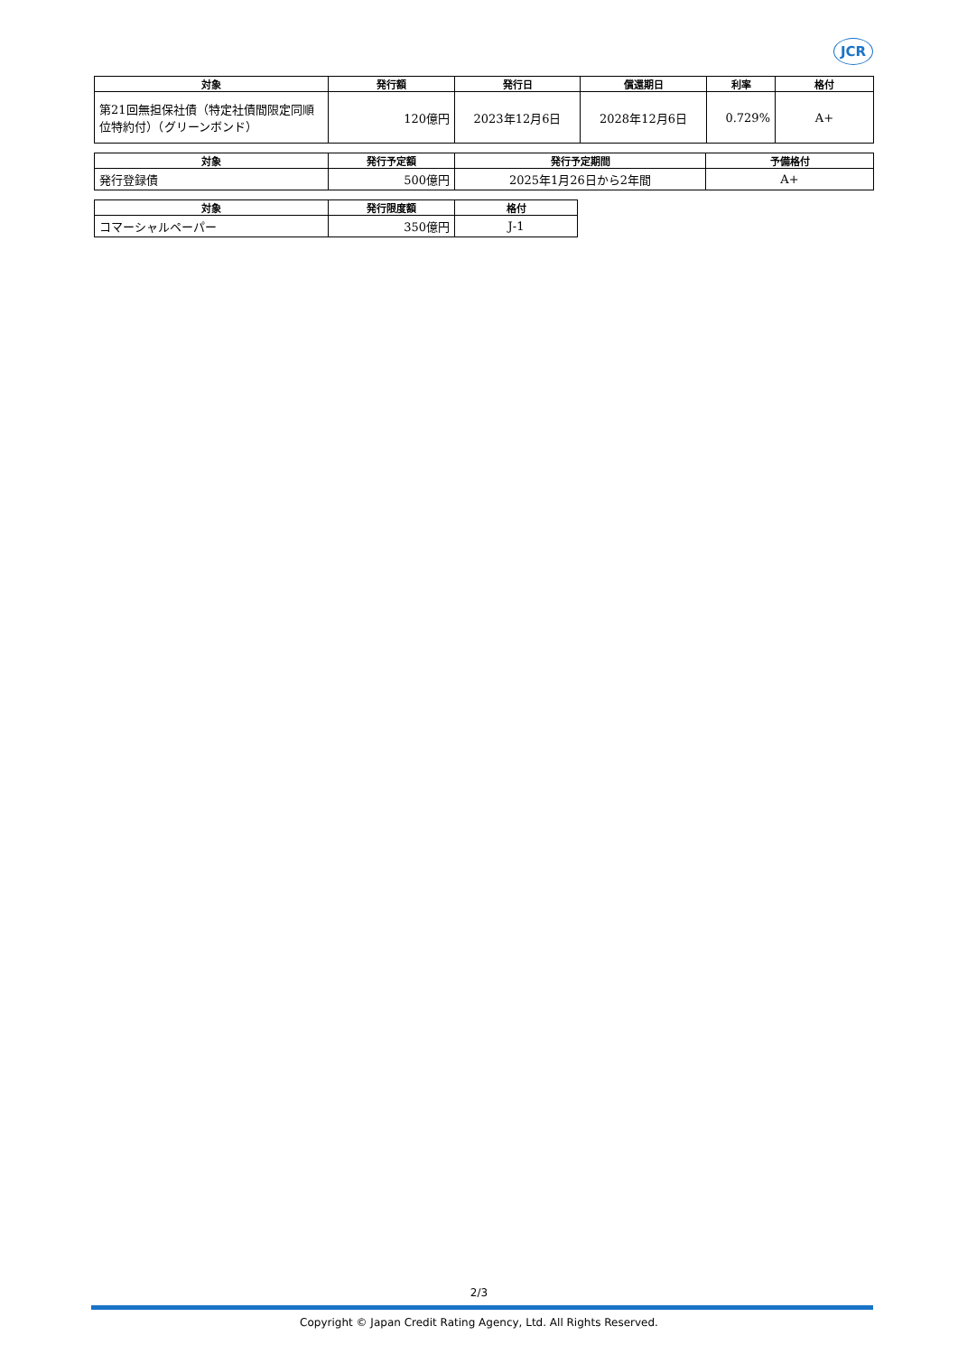JCR
| 対象 | 発行額 | 発行日 | 償還期日 | 利率 | 格付 |
| --- | --- | --- | --- | --- | --- |
| 第21回無担保社債（特定社債間限定同順位特約付）（グリーンボンド） | 120億円 | 2023年12月6日 | 2028年12月6日 | 0.729% | A+ |
| 対象 | 発行予定額 | 発行予定期間 | 予備格付 |
| --- | --- | --- | --- |
| 発行登録債 | 500億円 | 2025年1月26日から2年間 | A+ |
| 対象 | 発行限度額 | 格付 |
| --- | --- | --- |
| コマーシャルペーパー | 350億円 | J-1 |
2/3
Copyright © Japan Credit Rating Agency, Ltd. All Rights Reserved.